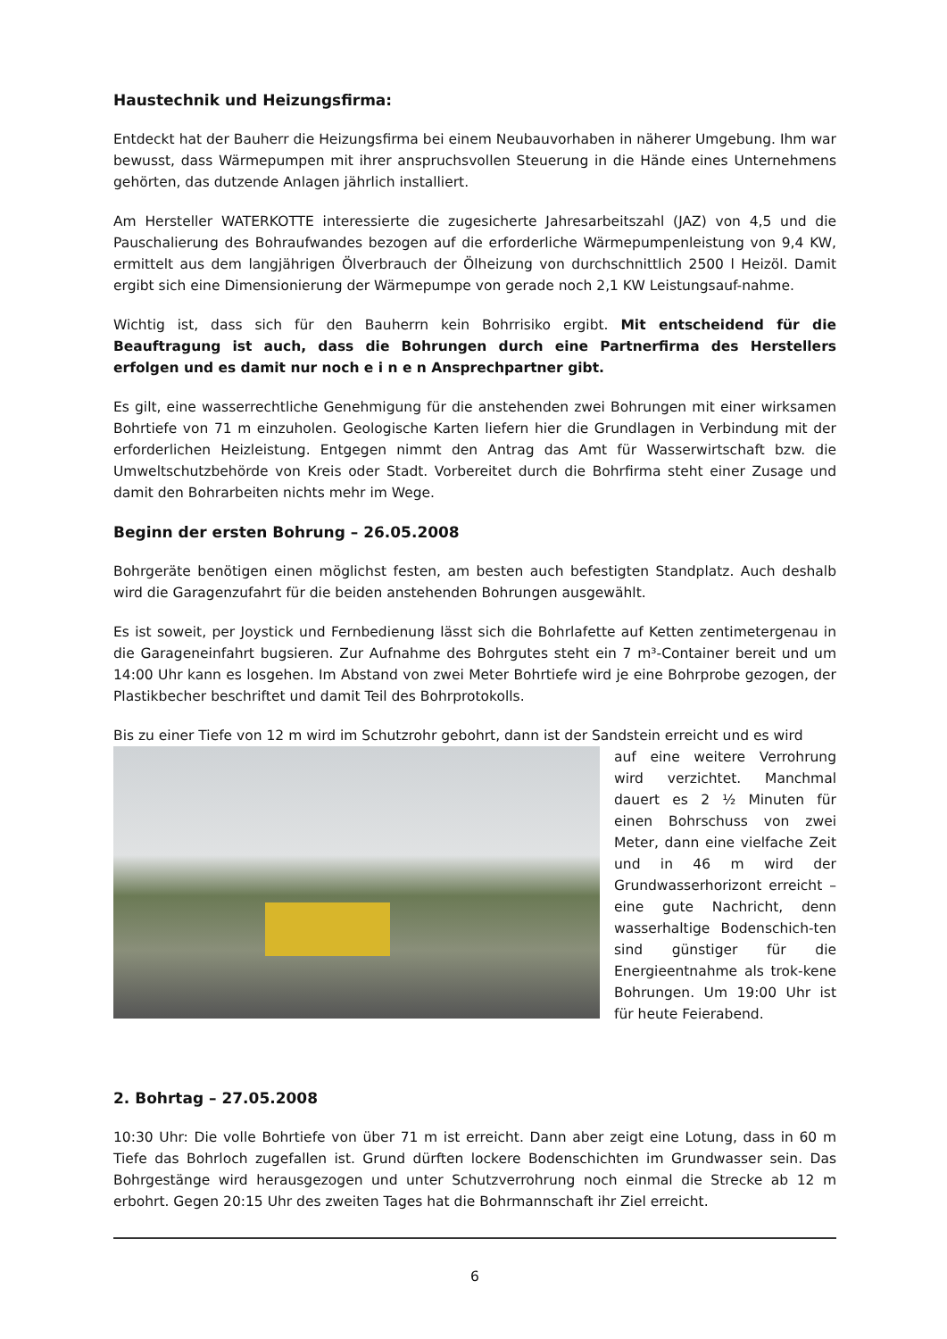Haustechnik und Heizungsfirma:
Entdeckt hat der Bauherr die Heizungsfirma bei einem Neubauvorhaben in näherer Umgebung. Ihm war bewusst, dass Wärmepumpen mit ihrer anspruchsvollen Steuerung in die Hände eines Unternehmens gehörten, das dutzende Anlagen jährlich installiert.
Am Hersteller WATERKOTTE interessierte die zugesicherte Jahresarbeitszahl (JAZ) von 4,5 und die Pauschalierung des Bohraufwandes bezogen auf die erforderliche Wärmepumpenleistung von 9,4 KW, ermittelt aus dem langjährigen Ölverbrauch der Ölheizung von durchschnittlich 2500 l Heizöl. Damit ergibt sich eine Dimensionierung der Wärmepumpe von gerade noch 2,1 KW Leistungsauf-nahme.
Wichtig ist, dass sich für den Bauherrn kein Bohrrisiko ergibt. Mit entscheidend für die Beauftragung ist auch, dass die Bohrungen durch eine Partnerfirma des Herstellers erfolgen und es damit nur noch e i n e n Ansprechpartner gibt.
Es gilt, eine wasserrechtliche Genehmigung für die anstehenden zwei Bohrungen mit einer wirksamen Bohrtiefe von 71 m einzuholen. Geologische Karten liefern hier die Grundlagen in Verbindung mit der erforderlichen Heizleistung. Entgegen nimmt den Antrag das Amt für Wasserwirtschaft bzw. die Umweltschutzbehörde von Kreis oder Stadt. Vorbereitet durch die Bohrfirma steht einer Zusage und damit den Bohrarbeiten nichts mehr im Wege.
Beginn der ersten Bohrung – 26.05.2008
Bohrgeräte benötigen einen möglichst festen, am besten auch befestigten Standplatz. Auch deshalb wird die Garagenzufahrt für die beiden anstehenden Bohrungen ausgewählt.
Es ist soweit, per Joystick und Fernbedienung lässt sich die Bohrlafette auf Ketten zentimetergenau in die Garageneinfahrt bugsieren. Zur Aufnahme des Bohrgutes steht ein 7 m³-Container bereit und um 14:00 Uhr kann es losgehen. Im Abstand von zwei Meter Bohrtiefe wird je eine Bohrprobe gezogen, der Plastikbecher beschriftet und damit Teil des Bohrprotokolls.
Bis zu einer Tiefe von 12 m wird im Schutzrohr gebohrt, dann ist der Sandstein erreicht und es wird
auf eine weitere Verrohrung wird verzichtet. Manchmal dauert es 2 ½ Minuten für einen Bohrschuss von zwei Meter, dann eine vielfache Zeit und in 46 m wird der Grundwasserhorizont erreicht – eine gute Nachricht, denn wasserhaltige Bodenschich-ten sind günstiger für die Energieentnahme als trok-kene Bohrungen. Um 19:00 Uhr ist für heute Feierabend.
2. Bohrtag – 27.05.2008
10:30 Uhr: Die volle Bohrtiefe von über 71 m ist erreicht. Dann aber zeigt eine Lotung, dass in 60 m Tiefe das Bohrloch zugefallen ist. Grund dürften lockere Bodenschichten im Grundwasser sein. Das Bohrgestänge wird herausgezogen und unter Schutzverrohrung noch einmal die Strecke ab 12 m erbohrt. Gegen 20:15 Uhr des zweiten Tages hat die Bohrmannschaft ihr Ziel erreicht.
6